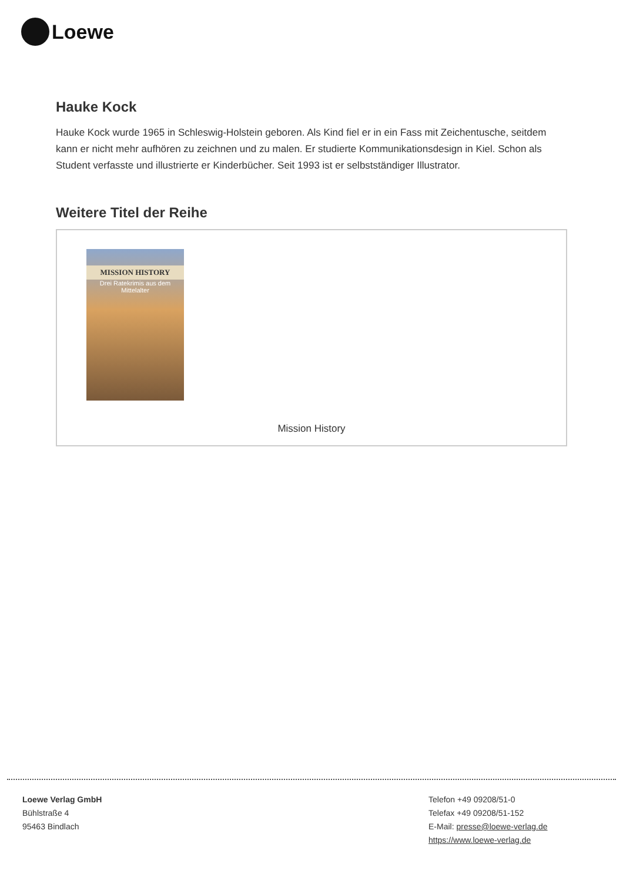Loewe
Hauke Kock
Hauke Kock wurde 1965 in Schleswig-Holstein geboren. Als Kind fiel er in ein Fass mit Zeichentusche, seitdem kann er nicht mehr aufhören zu zeichnen und zu malen. Er studierte Kommunikationsdesign in Kiel. Schon als Student verfasste und illustrierte er Kinderbücher. Seit 1993 ist er selbstständiger Illustrator.
Weitere Titel der Reihe
MISSION HISTORY
Drei Ratekrimis aus dem Mittelalter
Mission History
Loewe Verlag GmbH
Bühlstraße 4
95463 Bindlach
Telefon +49 09208/51-0
Telefax +49 09208/51-152
E-Mail: presse@loewe-verlag.de
https://www.loewe-verlag.de